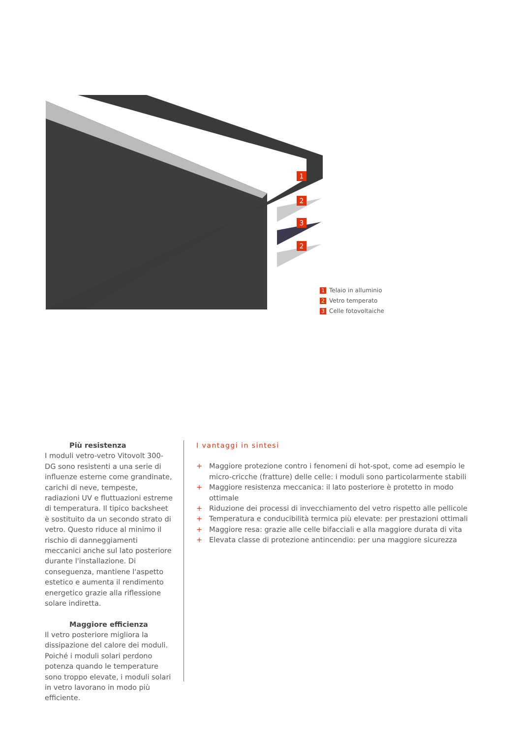1
2
3
2
1 Telaio in alluminio
2 Vetro temperato
3 Celle fotovoltaiche
Più resistenza
I moduli vetro-vetro Vitovolt 300-DG sono resistenti a una serie di influenze esterne come grandinate, carichi di neve, tempeste, radiazioni UV e fluttuazioni estreme di temperatura. Il tipico backsheet è sostituito da un secondo strato di vetro. Questo riduce al minimo il rischio di danneggiamenti meccanici anche sul lato posteriore durante l'installazione. Di conseguenza, mantiene l'aspetto estetico e aumenta il rendimento energetico grazie alla riflessione solare indiretta.
Maggiore efficienza
Il vetro posteriore migliora la dissipazione del calore dei moduli. Poiché i moduli solari perdono potenza quando le temperature sono troppo elevate, i moduli solari in vetro lavorano in modo più efficiente.
I vantaggi in sintesi
+ Maggiore protezione contro i fenomeni di hot-spot, come ad esempio le micro-cricche (fratture) delle celle: i moduli sono particolarmente stabili
+ Maggiore resistenza meccanica: il lato posteriore è protetto in modo ottimale
+ Riduzione dei processi di invecchiamento del vetro rispetto alle pellicole
+ Temperatura e conducibilità termica più elevate: per prestazioni ottimali
+ Maggiore resa: grazie alle celle bifacciali e alla maggiore durata di vita
+ Elevata classe di protezione antincendio: per una maggiore sicurezza